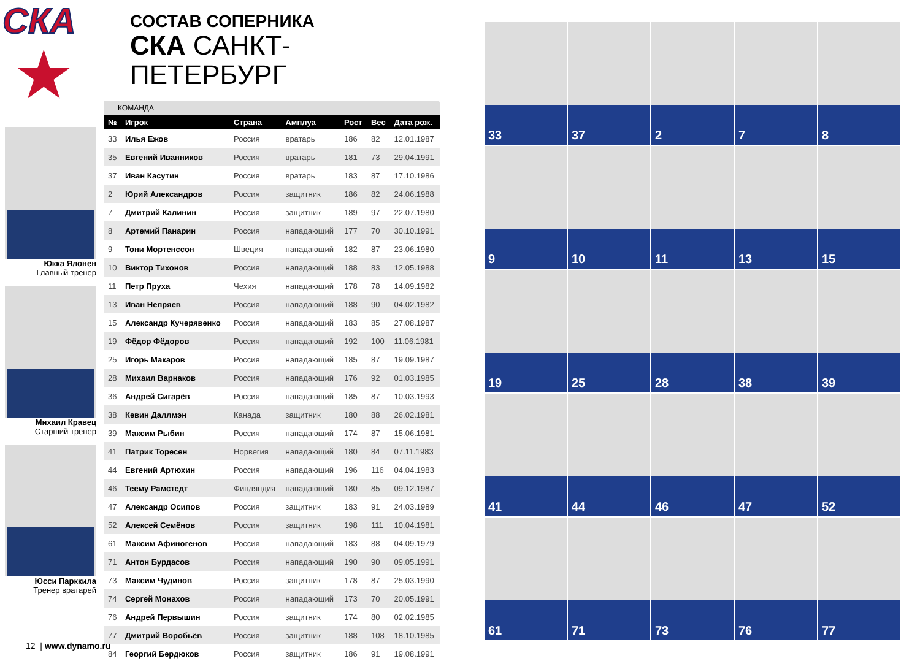СКА
★
Юкка Ялонен
Главный тренер
Михаил Кравец
Старший тренер
Юсси Парккила
Тренер вратарей
СОСТАВ СОПЕРНИКА
СКА САНКТ-ПЕТЕРБУРГ
КОМАНДА
| № | Игрок | Страна | Амплуа | Рост | Вес | Дата рож. |
| --- | --- | --- | --- | --- | --- | --- |
| 33 | Илья Ежов | Россия | вратарь | 186 | 82 | 12.01.1987 |
| 35 | Евгений Иванников | Россия | вратарь | 181 | 73 | 29.04.1991 |
| 37 | Иван Касутин | Россия | вратарь | 183 | 87 | 17.10.1986 |
| 2 | Юрий Александров | Россия | защитник | 186 | 82 | 24.06.1988 |
| 7 | Дмитрий Калинин | Россия | защитник | 189 | 97 | 22.07.1980 |
| 8 | Артемий Панарин | Россия | нападающий | 177 | 70 | 30.10.1991 |
| 9 | Тони Мортенссон | Швеция | нападающий | 182 | 87 | 23.06.1980 |
| 10 | Виктор Тихонов | Россия | нападающий | 188 | 83 | 12.05.1988 |
| 11 | Петр Пруха | Чехия | нападающий | 178 | 78 | 14.09.1982 |
| 13 | Иван Непряев | Россия | нападающий | 188 | 90 | 04.02.1982 |
| 15 | Александр Кучерявенко | Россия | нападающий | 183 | 85 | 27.08.1987 |
| 19 | Фёдор Фёдоров | Россия | нападающий | 192 | 100 | 11.06.1981 |
| 25 | Игорь Макаров | Россия | нападающий | 185 | 87 | 19.09.1987 |
| 28 | Михаил Варнаков | Россия | нападающий | 176 | 92 | 01.03.1985 |
| 36 | Андрей Сигарёв | Россия | нападающий | 185 | 87 | 10.03.1993 |
| 38 | Кевин Даллмэн | Канада | защитник | 180 | 88 | 26.02.1981 |
| 39 | Максим Рыбин | Россия | нападающий | 174 | 87 | 15.06.1981 |
| 41 | Патрик Торесен | Норвегия | нападающий | 180 | 84 | 07.11.1983 |
| 44 | Евгений Артюхин | Россия | нападающий | 196 | 116 | 04.04.1983 |
| 46 | Теему Рамстедт | Финляндия | нападающий | 180 | 85 | 09.12.1987 |
| 47 | Александр Осипов | Россия | защитник | 183 | 91 | 24.03.1989 |
| 52 | Алексей Семёнов | Россия | защитник | 198 | 111 | 10.04.1981 |
| 61 | Максим Афиногенов | Россия | нападающий | 183 | 88 | 04.09.1979 |
| 71 | Антон Бурдасов | Россия | нападающий | 190 | 90 | 09.05.1991 |
| 73 | Максим Чудинов | Россия | защитник | 178 | 87 | 25.03.1990 |
| 74 | Сергей Монахов | Россия | нападающий | 173 | 70 | 20.05.1991 |
| 76 | Андрей Первышин | Россия | защитник | 174 | 80 | 02.02.1985 |
| 77 | Дмитрий Воробьёв | Россия | защитник | 188 | 108 | 18.10.1985 |
| 84 | Георгий Бердюков | Россия | защитник | 186 | 91 | 19.08.1991 |
12 | www.dynamo.ru
33
37
2
7
8
9
10
11
13
15
19
25
28
38
39
41
44
46
47
52
61
71
73
76
77